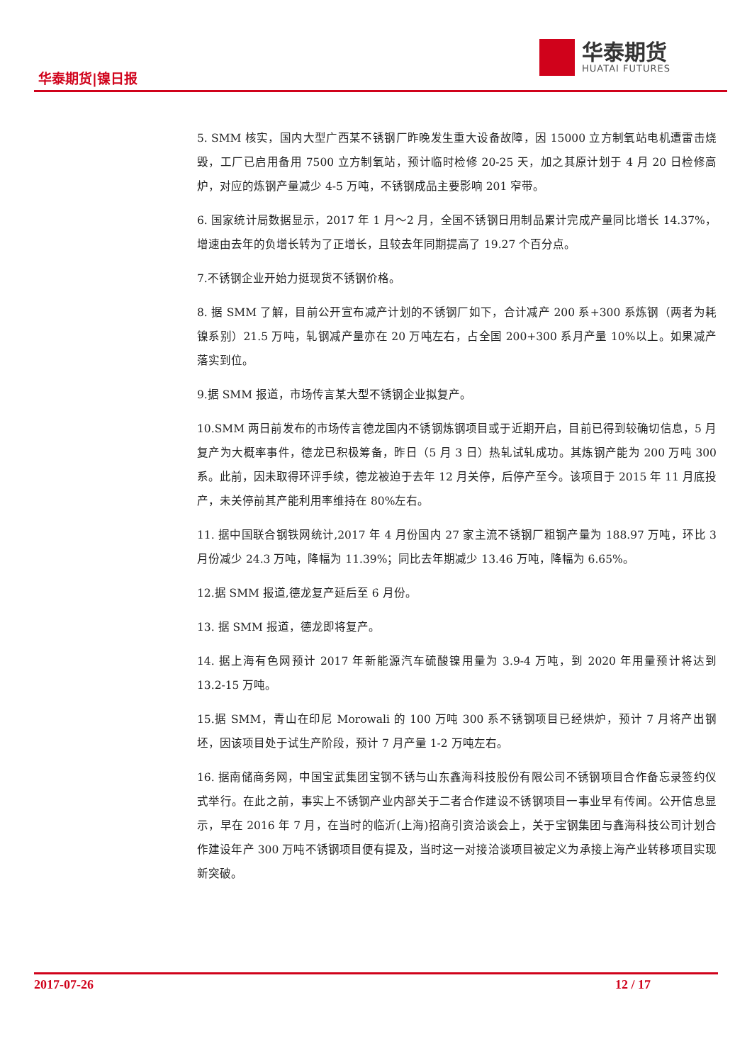华泰期货|镍日报
华泰期货
HUATAI FUTURES
5. SMM 核实，国内大型广西某不锈钢厂昨晚发生重大设备故障，因 15000 立方制氧站电机遭雷击烧毁，工厂已启用备用 7500 立方制氧站，预计临时检修 20-25 天，加之其原计划于 4 月 20 日检修高炉，对应的炼钢产量减少 4-5 万吨，不锈钢成品主要影响 201 窄带。
6. 国家统计局数据显示，2017 年 1 月～2 月，全国不锈钢日用制品累计完成产量同比增长 14.37%，增速由去年的负增长转为了正增长，且较去年同期提高了 19.27 个百分点。
7.不锈钢企业开始力挺现货不锈钢价格。
8. 据 SMM 了解，目前公开宣布减产计划的不锈钢厂如下，合计减产 200 系+300 系炼钢（两者为耗镍系别）21.5 万吨，轧钢减产量亦在 20 万吨左右，占全国 200+300 系月产量 10%以上。如果减产落实到位。
9.据 SMM 报道，市场传言某大型不锈钢企业拟复产。
10.SMM 两日前发布的市场传言德龙国内不锈钢炼钢项目或于近期开启，目前已得到较确切信息，5 月复产为大概率事件，德龙已积极筹备，昨日（5 月 3 日）热轧试轧成功。其炼钢产能为 200 万吨 300 系。此前，因未取得环评手续，德龙被迫于去年 12 月关停，后停产至今。该项目于 2015 年 11 月底投产，未关停前其产能利用率维持在 80%左右。
11. 据中国联合钢铁网统计,2017 年 4 月份国内 27 家主流不锈钢厂粗钢产量为 188.97 万吨，环比 3 月份减少 24.3 万吨，降幅为 11.39%；同比去年期减少 13.46 万吨，降幅为 6.65%。
12.据 SMM 报道,德龙复产延后至 6 月份。
13. 据 SMM 报道，德龙即将复产。
14. 据上海有色网预计 2017 年新能源汽车硫酸镍用量为 3.9-4 万吨，到 2020 年用量预计将达到 13.2-15 万吨。
15.据 SMM，青山在印尼 Morowali 的 100 万吨 300 系不锈钢项目已经烘炉，预计 7 月将产出钢坯，因该项目处于试生产阶段，预计 7 月产量 1-2 万吨左右。
16. 据南储商务网，中国宝武集团宝钢不锈与山东鑫海科技股份有限公司不锈钢项目合作备忘录签约仪式举行。在此之前，事实上不锈钢产业内部关于二者合作建设不锈钢项目一事业早有传闻。公开信息显示，早在 2016 年 7 月，在当时的临沂(上海)招商引资洽谈会上，关于宝钢集团与鑫海科技公司计划合作建设年产 300 万吨不锈钢项目便有提及，当时这一对接洽谈项目被定义为承接上海产业转移项目实现新突破。
2017-07-26 12 / 17